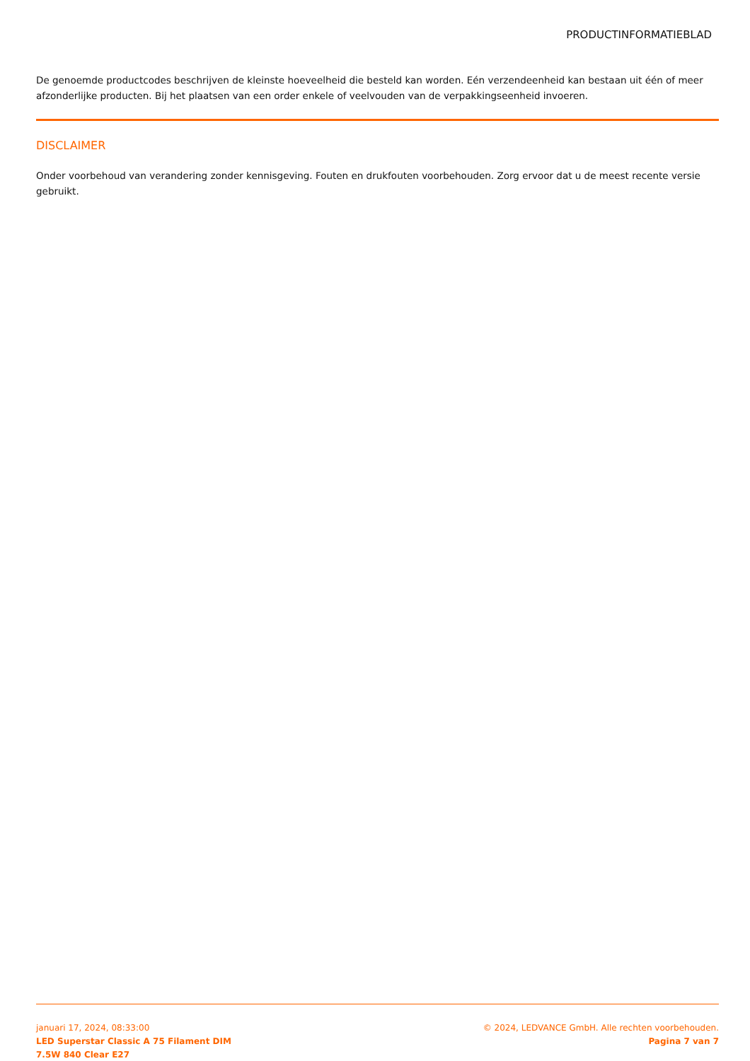PRODUCTINFORMATIEBLAD
De genoemde productcodes beschrijven de kleinste hoeveelheid die besteld kan worden. Eén verzendeenheid kan bestaan uit één of meer afzonderlijke producten. Bij het plaatsen van een order enkele of veelvouden van de verpakkingseenheid invoeren.
DISCLAIMER
Onder voorbehoud van verandering zonder kennisgeving. Fouten en drukfouten voorbehouden. Zorg ervoor dat u de meest recente versie gebruikt.
januari 17, 2024, 08:33:00
LED Superstar Classic A 75 Filament DIM
7.5W 840 Clear E27
© 2024, LEDVANCE GmbH. Alle rechten voorbehouden.
Pagina 7 van 7